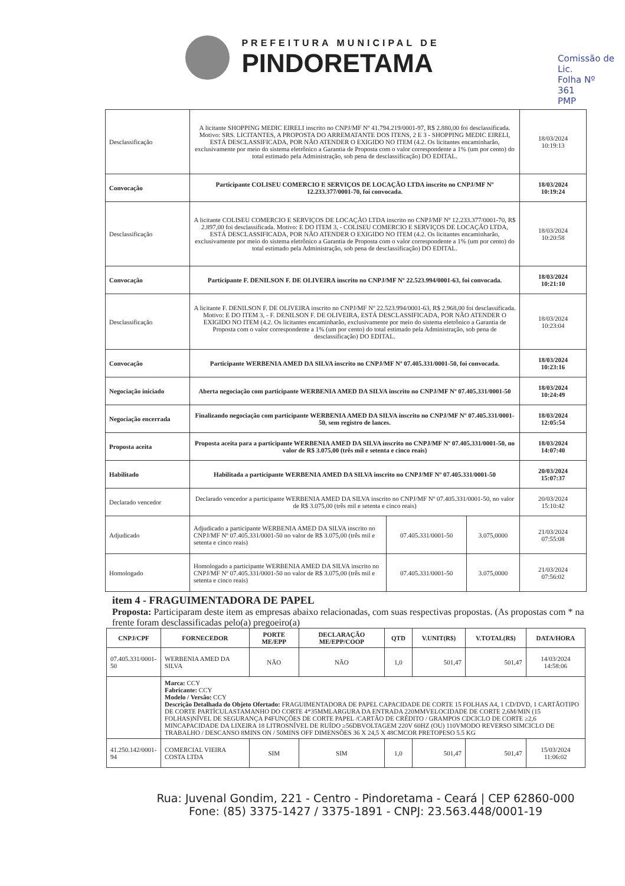Comissão de Lic.
Folha Nº
361
PMP
PREFEITURA MUNICIPAL DE
PINDORETAMA
| Desclassificação | A licitante SHOPPING MEDIC EIRELI inscrito no CNPJ/MF Nº 41.794.219/0001-97, R$ 2.880,00 foi desclassificada. Motivo: SRS. LICITANTES, A PROPOSTA DO ARREMATANTE DOS ITENS, 2 E 3 - SHOPPING MEDIC EIRELI, ESTÁ DESCLASSIFICADA, POR NÃO ATENDER O EXIGIDO NO ITEM (4.2. Os licitantes encaminharão, exclusivamente por meio do sistema eletrônico a Garantia de Proposta com o valor correspondente a 1% (um por cento) do total estimado pela Administração, sob pena de desclassificação) DO EDITAL. | | | 18/03/2024 10:19:13 |
| Convocação | Participante COLISEU COMERCIO E SERVIÇOS DE LOCAÇÃO LTDA inscrito no CNPJ/MF Nº 12.233.377/0001-70, foi convocada. | | | 18/03/2024 10:19:24 |
| Desclassificação | A licitante COLISEU COMERCIO E SERVIÇOS DE LOCAÇÃO LTDA inscrito no CNPJ/MF Nº 12.233.377/0001-70, R$ 2.897,00 foi desclassificada. Motivo: E DO ITEM 3, - COLISEU COMERCIO E SERVIÇOS DE LOCAÇÃO LTDA, ESTÁ DESCLASSIFICADA, POR NÃO ATENDER O EXIGIDO NO ITEM (4.2. Os licitantes encaminharão, exclusivamente por meio do sistema eletrônico a Garantia de Proposta com o valor correspondente a 1% (um por cento) do total estimado pela Administração, sob pena de desclassificação) DO EDITAL. | | | 18/03/2024 10:20:58 |
| Convocação | Participante F. DENILSON F. DE OLIVEIRA inscrito no CNPJ/MF Nº 22.523.994/0001-63, foi convocada. | | | 18/03/2024 10:21:10 |
| Desclassificação | A licitante F. DENILSON F. DE OLIVEIRA inscrito no CNPJ/MF Nº 22.523.994/0001-63, R$ 2.968,00 foi desclassificada. Motivo: E DO ITEM 3, - F. DENILSON F. DE OLIVEIRA, ESTÁ DESCLASSIFICADA, POR NÃO ATENDER O EXIGIDO NO ITEM (4.2. Os licitantes encaminharão, exclusivamente por meio do sistema eletrônico a Garantia de Proposta com o valor correspondente a 1% (um por cento) do total estimado pela Administração, sob pena de desclassificação) DO EDITAL. | | | 18/03/2024 10:23:04 |
| Convocação | Participante WERBENIA AMED DA SILVA inscrito no CNPJ/MF Nº 07.405.331/0001-50, foi convocada. | | | 18/03/2024 10:23:16 |
| Negociação iniciado | Aberta negociação com participante WERBENIA AMED DA SILVA inscrito no CNPJ/MF Nº 07.405.331/0001-50 | | | 18/03/2024 10:24:49 |
| Negociação encerrada | Finalizando negociação com participante WERBENIA AMED DA SILVA inscrito no CNPJ/MF Nº 07.405.331/0001-50, sem registro de lances. | | | 18/03/2024 12:05:54 |
| Proposta aceita | Proposta aceita para a participante WERBENIA AMED DA SILVA inscrito no CNPJ/MF Nº 07.405.331/0001-50, no valor de R$ 3.075,00 (três mil e setenta e cinco reais) | | | 18/03/2024 14:07:40 |
| Habilitado | Habilitada a participante WERBENIA AMED DA SILVA inscrito no CNPJ/MF Nº 07.405.331/0001-50 | | | 20/03/2024 15:07:37 |
| Declarado vencedor | Declarado vencedor a participante WERBENIA AMED DA SILVA inscrito no CNPJ/MF Nº 07.405.331/0001-50, no valor de R$ 3.075,00 (três mil e setenta e cinco reais) | | | 20/03/2024 15:10:42 |
| Adjudicado | Adjudicado a participante WERBENIA AMED DA SILVA inscrito no CNPJ/MF Nº 07.405.331/0001-50 no valor de R$ 3.075,00 (três mil e setenta e cinco reais) | 07.405.331/0001-50 | 3.075,0000 | 21/03/2024 07:55:08 |
| Homologado | Homologado a participante WERBENIA AMED DA SILVA inscrito no CNPJ/MF Nº 07.405.331/0001-50 no valor de R$ 3.075,00 (três mil e setenta e cinco reais) | 07.405.331/0001-50 | 3.075,0000 | 21/03/2024 07:56:02 |
item 4 - FRAGUIMENTADORA DE PAPEL
Proposta: Participaram deste item as empresas abaixo relacionadas, com suas respectivas propostas. (As propostas com * na frente foram desclassificadas pelo(a) pregoeiro(a)
| CNPJ/CPF | FORNECEDOR | PORTE ME/EPP | DECLARAÇÃO ME/EPP/COOP | QTD | V.UNIT(R$) | V.TOTAL(R$) | DATA/HORA |
| --- | --- | --- | --- | --- | --- | --- | --- |
| 07.405.331/0001-50 | WERBENIA AMED DA SILVA | NÃO | NÃO | 1,0 | 501,47 | 501,47 | 14/03/2024 14:58:06 |
| | Marca: CCY Fabricante: CCY Modelo / Versão: CCY Descrição Detalhada do Objeto Ofertado: FRAGUIMENTADORA DE PAPEL CAPACIDADE DE CORTE 15 FOLHAS A4, 1 CD/DVD, 1 CARTÃOTIPO DE CORTE PARTÍCULASTAMANHO DO CORTE 4*35MMLARGURA DA ENTRADA 220MMVELOCIDADE DE CORTE 2,6M/MIN (15 FOLHAS)NÍVEL DE SEGURANÇA P4FUNÇÕES DE CORTE PAPEL /CARTÃO DE CRÉDITO / GRAMPOS CDCICLO DE CORTE ≥2,6 MINCAPACIDADE DA LIXEIRA 18 LITROSNÍVEL DE RUÍDO ≥56DBVOLTAGEM 220V 60HZ (OU) 110VMODO REVERSO SIMCICLO DE TRABALHO / DESCANSO 8MINS ON / 50MINS OFF DIMENSÕES 36 X 24,5 X 48CMCOR PRETOPESO 5.5 KG | | | | | | |
| 41.250.142/0001-94 | COMERCIAL VIEIRA COSTA LTDA | SIM | SIM | 1,0 | 501,47 | 501,47 | 15/03/2024 11:06:02 |
Rua: Juvenal Gondim, 221 - Centro - Pindoretama - Ceará | CEP 62860-000
Fone: (85) 3375-1427 / 3375-1891 - CNPJ: 23.563.448/0001-19